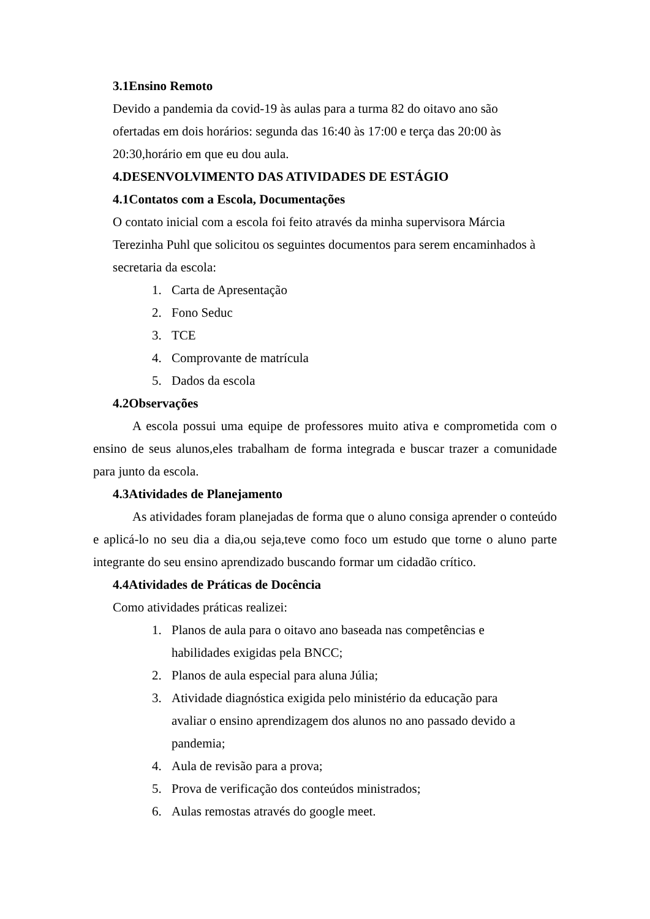3.1Ensino Remoto
Devido a pandemia da covid-19 às aulas para a turma 82 do oitavo ano são
ofertadas em dois horários: segunda das 16:40 às 17:00 e terça das 20:00 às
20:30,horário em que eu dou aula.
4.DESENVOLVIMENTO DAS ATIVIDADES DE ESTÁGIO
4.1Contatos com a Escola, Documentações
O contato inicial com a escola foi feito através da minha supervisora Márcia
Terezinha Puhl que solicitou os seguintes documentos para serem encaminhados à
secretaria da escola:
1. Carta de Apresentação
2. Fono Seduc
3. TCE
4. Comprovante de matrícula
5. Dados da escola
4.2Observações
A escola possui uma equipe de professores muito ativa e comprometida com o ensino de seus alunos,eles trabalham de forma integrada e buscar trazer a comunidade para junto da escola.
4.3Atividades de Planejamento
As atividades foram planejadas de forma que o aluno consiga aprender o conteúdo e aplicá-lo no seu dia a dia,ou seja,teve como foco um estudo que torne o aluno parte integrante do seu ensino aprendizado buscando formar um cidadão crítico.
4.4Atividades de Práticas de Docência
Como atividades práticas realizei:
1. Planos de aula para o oitavo ano baseada nas competências e habilidades exigidas pela BNCC;
2. Planos de aula especial para aluna Júlia;
3. Atividade diagnóstica exigida pelo ministério da educação para avaliar o ensino aprendizagem dos alunos no ano passado devido a pandemia;
4. Aula de revisão para a prova;
5. Prova de verificação dos conteúdos ministrados;
6. Aulas remostas através do google meet.